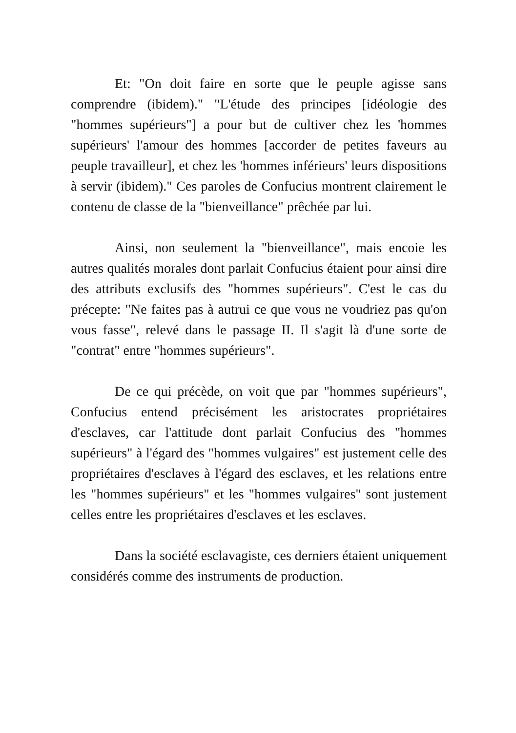Et: "On doit faire en sorte que le peuple agisse sans comprendre (ibidem)." "L'étude des principes [idéologie des "hommes supérieurs"] a pour but de cultiver chez les 'hommes supérieurs' l'amour des hommes [accorder de petites faveurs au peuple travailleur], et chez les 'hommes inférieurs' leurs dispositions à servir (ibidem)." Ces paroles de Confucius montrent clairement le contenu de classe de la "bienveillance" prêchée par lui.
Ainsi, non seulement la "bienveillance", mais encoie les autres qualités morales dont parlait Confucius étaient pour ainsi dire des attributs exclusifs des "hommes supérieurs". C'est le cas du précepte: "Ne faites pas à autrui ce que vous ne voudriez pas qu'on vous fasse", relevé dans le passage II. Il s'agit là d'une sorte de "contrat" entre "hommes supérieurs".
De ce qui précède, on voit que par "hommes supérieurs", Confucius entend précisément les aristocrates propriétaires d'esclaves, car l'attitude dont parlait Confucius des "hommes supérieurs" à l'égard des "hommes vulgaires" est justement celle des propriétaires d'esclaves à l'égard des esclaves, et les relations entre les "hommes supérieurs" et les "hommes vulgaires" sont justement celles entre les propriétaires d'esclaves et les esclaves.
Dans la société esclavagiste, ces derniers étaient uniquement considérés comme des instruments de production.